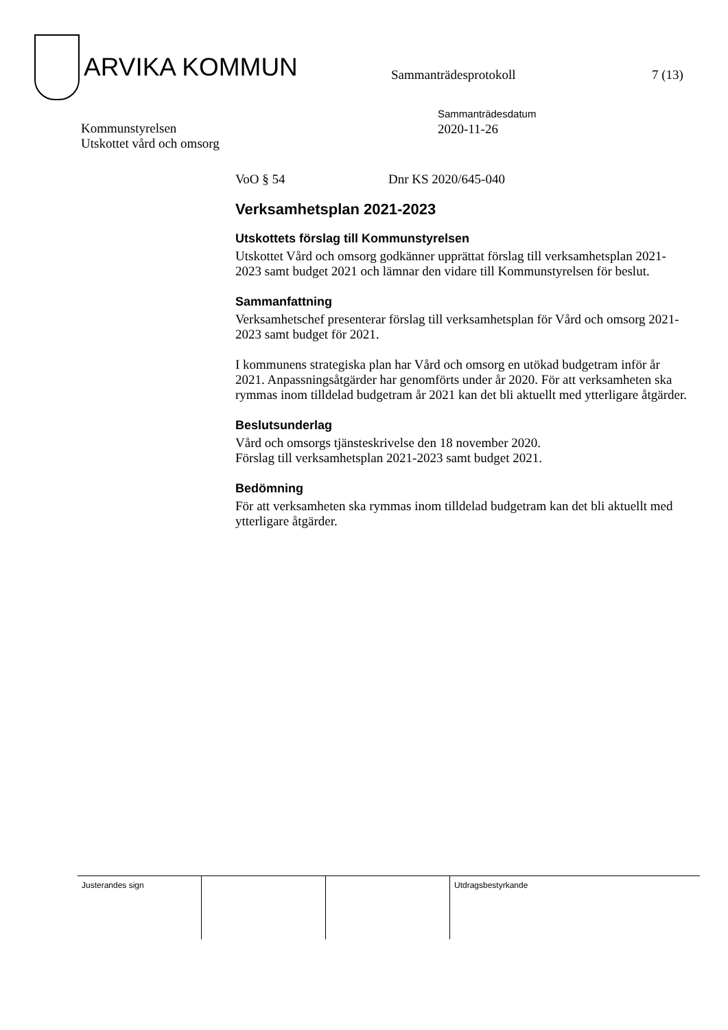ARVIKA KOMMUN
Sammanträdesprotokoll 7 (13)
Kommunstyrelsen
Utskottet vård och omsorg
Sammanträdesdatum
2020-11-26
VoO § 54 Dnr KS 2020/645-040
Verksamhetsplan 2021-2023
Utskottets förslag till Kommunstyrelsen
Utskottet Vård och omsorg godkänner upprättat förslag till verksamhetsplan 2021-2023 samt budget 2021 och lämnar den vidare till Kommunstyrelsen för beslut.
Sammanfattning
Verksamhetschef presenterar förslag till verksamhetsplan för Vård och omsorg 2021-2023 samt budget för 2021.
I kommunens strategiska plan har Vård och omsorg en utökad budgetram inför år 2021. Anpassningsåtgärder har genomförts under år 2020. För att verksamheten ska rymmas inom tilldelad budgetram år 2021 kan det bli aktuellt med ytterligare åtgärder.
Beslutsunderlag
Vård och omsorgs tjänsteskrivelse den 18 november 2020.
Förslag till verksamhetsplan 2021-2023 samt budget 2021.
Bedömning
För att verksamheten ska rymmas inom tilldelad budgetram kan det bli aktuellt med ytterligare åtgärder.
Justerandes sign Utdragsbestyrkande